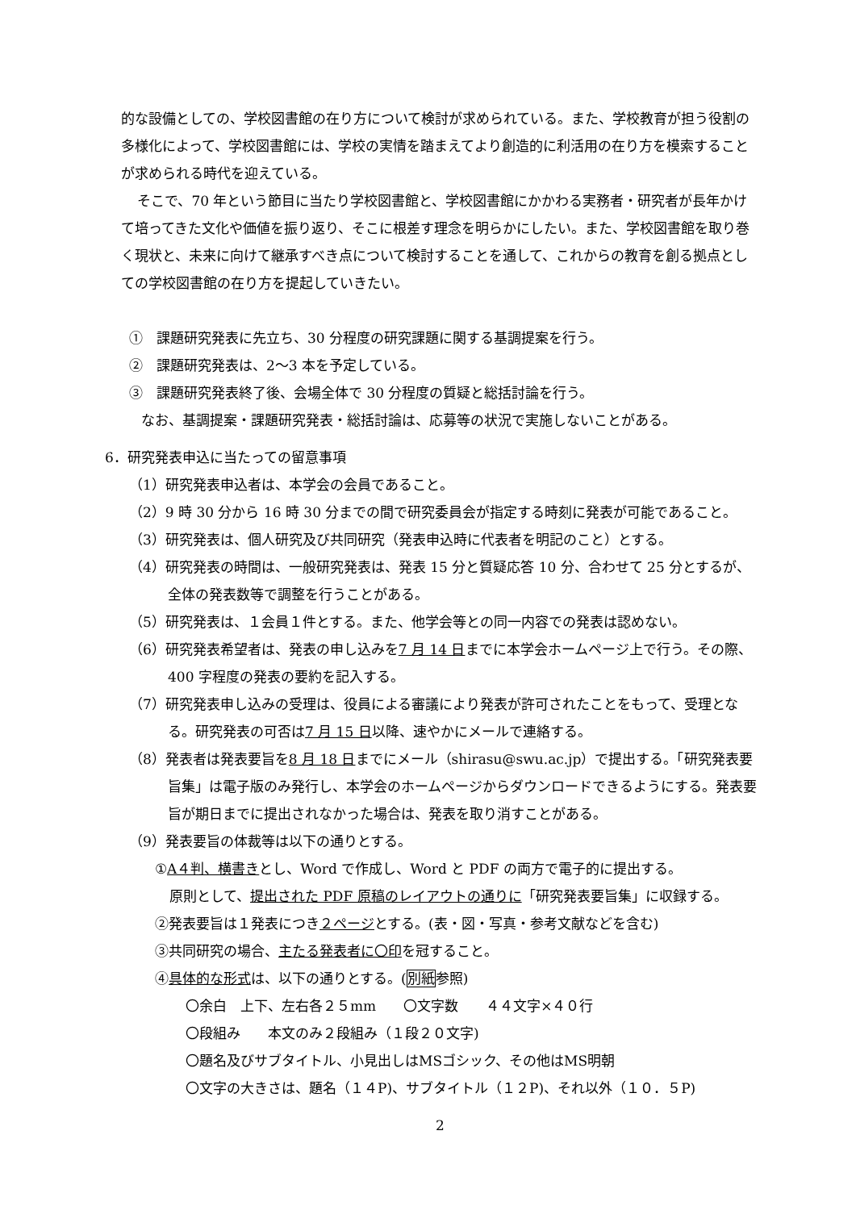的な設備としての、学校図書館の在り方について検討が求められている。また、学校教育が担う役割の多様化によって、学校図書館には、学校の実情を踏まえてより創造的に利活用の在り方を模索することが求められる時代を迎えている。
そこで、70 年という節目に当たり学校図書館と、学校図書館にかかわる実務者・研究者が長年かけて培ってきた文化や価値を振り返り、そこに根差す理念を明らかにしたい。また、学校図書館を取り巻く現状と、未来に向けて継承すべき点について検討することを通して、これからの教育を創る拠点としての学校図書館の在り方を提起していきたい。
①　課題研究発表に先立ち、30 分程度の研究課題に関する基調提案を行う。
②　課題研究発表は、2〜3 本を予定している。
③　課題研究発表終了後、会場全体で 30 分程度の質疑と総括討論を行う。
なお、基調提案・課題研究発表・総括討論は、応募等の状況で実施しないことがある。
6．研究発表申込に当たっての留意事項
（1）研究発表申込者は、本学会の会員であること。
（2）9 時 30 分から 16 時 30 分までの間で研究委員会が指定する時刻に発表が可能であること。
（3）研究発表は、個人研究及び共同研究（発表申込時に代表者を明記のこと）とする。
（4）研究発表の時間は、一般研究発表は、発表 15 分と質疑応答 10 分、合わせて 25 分とするが、全体の発表数等で調整を行うことがある。
（5）研究発表は、１会員１件とする。また、他学会等との同一内容での発表は認めない。
（6）研究発表希望者は、発表の申し込みを7 月 14 日までに本学会ホームページ上で行う。その際、400 字程度の発表の要約を記入する。
（7）研究発表申し込みの受理は、役員による審議により発表が許可されたことをもって、受理となる。研究発表の可否は7 月 15 日以降、速やかにメールで連絡する。
（8）発表者は発表要旨を8 月 18 日までにメール（shirasu@swu.ac.jp）で提出する。「研究発表要旨集」は電子版のみ発行し、本学会のホームページからダウンロードできるようにする。発表要旨が期日までに提出されなかった場合は、発表を取り消すことがある。
（9）発表要旨の体裁等は以下の通りとする。
①A４判、横書きとし、Word で作成し、Word と PDF の両方で電子的に提出する。
原則として、提出された PDF 原稿のレイアウトの通りに「研究発表要旨集」に収録する。
②発表要旨は１発表につき２ページとする。(表・図・写真・参考文献などを含む)
③共同研究の場合、主たる発表者に〇印を冠すること。
④具体的な形式は、以下の通りとする。(別紙参照)
〇余白　上下、左右各２５mm　　〇文字数　　４４文字×４０行
〇段組み　　本文のみ２段組み（１段２０文字)
〇題名及びサブタイトル、小見出しはMSゴシック、その他はMS明朝
〇文字の大きさは、題名（１４P)、サブタイトル（１２P)、それ以外（１０．５P)
2